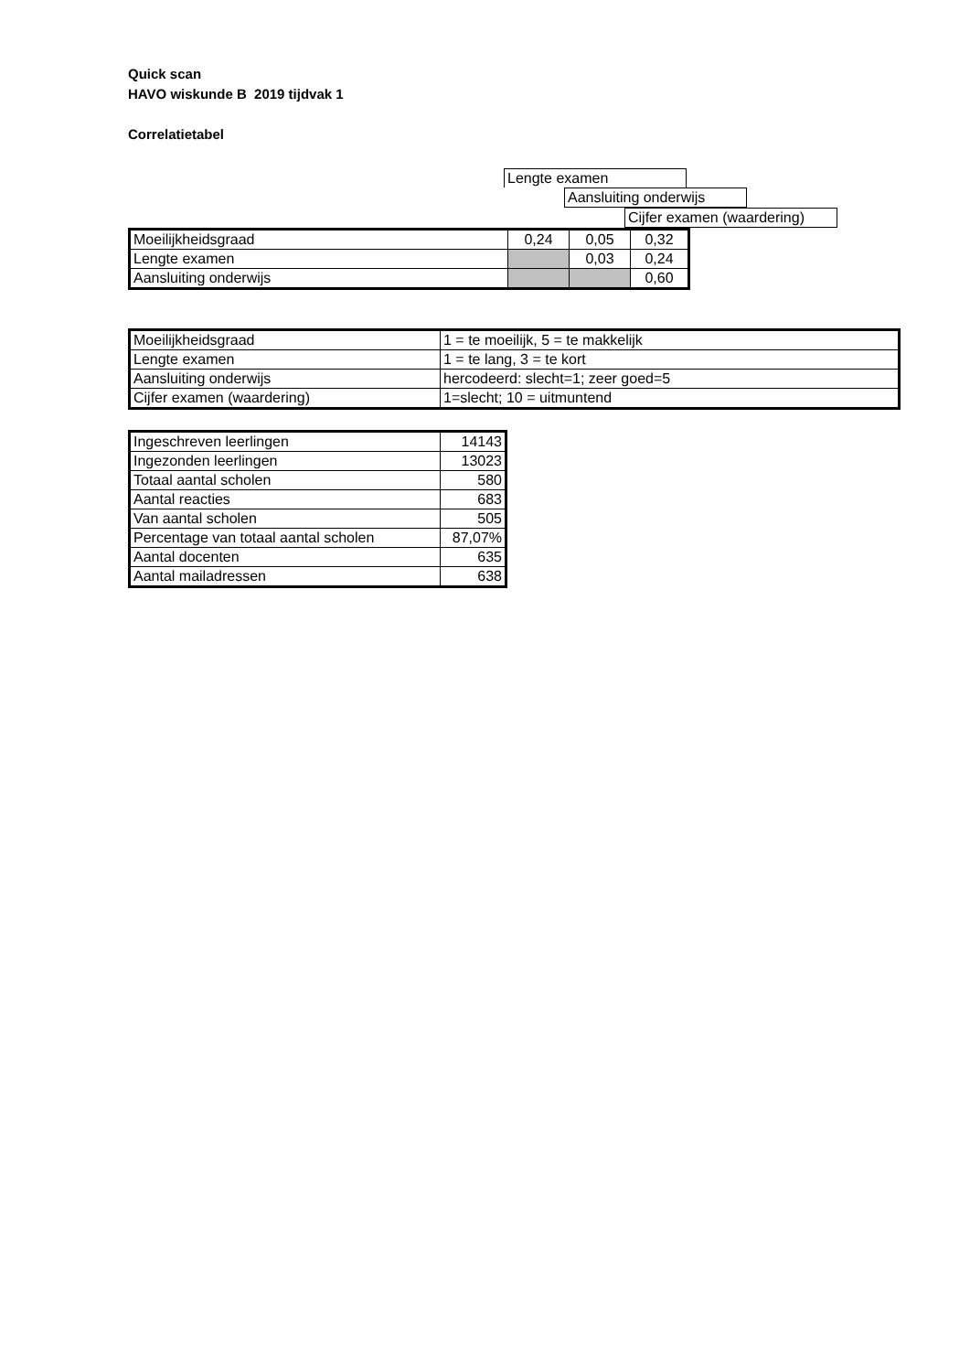Quick scan
HAVO wiskunde B 2019 tijdvak 1
Correlatietabel
Lengte examen
Aansluiting onderwijs
Cijfer examen (waardering)
| Moeilijkheidsgraad | 0,24 | 0,05 | 0,32 |
| Lengte examen | | 0,03 | 0,24 |
| Aansluiting onderwijs | | | 0,60 |
| Moeilijkheidsgraad | 1 = te moeilijk, 5 = te makkelijk |
| Lengte examen | 1 = te lang, 3 = te kort |
| Aansluiting onderwijs | hercodeerd: slecht=1; zeer goed=5 |
| Cijfer examen (waardering) | 1=slecht; 10 = uitmuntend |
| Ingeschreven leerlingen | 14143 |
| Ingezonden leerlingen | 13023 |
| Totaal aantal scholen | 580 |
| Aantal reacties | 683 |
| Van aantal scholen | 505 |
| Percentage van totaal aantal scholen | 87,07% |
| Aantal docenten | 635 |
| Aantal mailadressen | 638 |